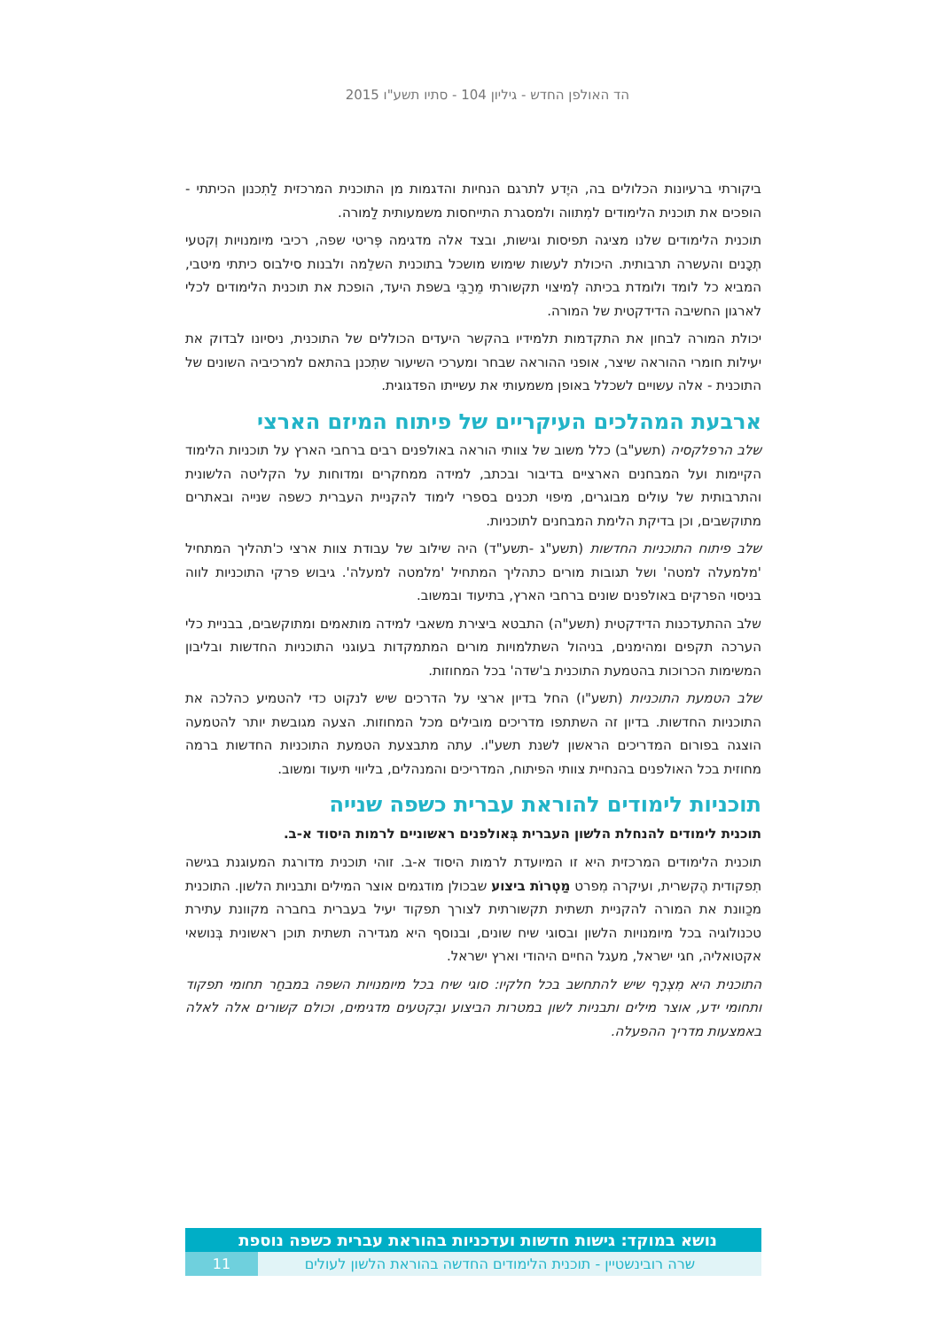הד האולפן החדש - גיליון 104 - סתיו תשע"ו 2015
ביקורתי ברעיונות הכלולים בה, היֶדע לתרגם הנחיות והדגמות מן התוכנית המרכזית לַתִכנון הכיתתי - הופכים את תוכנית הלימודים למִתווה ולמסגרת התייחסות משמעותית לַמורה.
תוכנית הלימודים שלנו מציגה תפיסות וגישות, ובצד אלה מדגימה פְּריטי שפה, רכיבי מיומנויות וְקטעי תְכָנים והעשרה תרבותית. היכולת לעשות שימוש מושכל בתוכנית השלֵמה ולבנות סילבוס כיתתי מיטבי, המביא כל לומד ולומדת בכיתה לְמיצוי תקשורתי מֵרַבִּי בשפת היעד, הופכת את תוכנית הלימודים לכלי לארגון החשיבה הדידקטית של המורה.
יכולת המורה לבחון את התקדמות תלמידיו בהקשר היעדים הכוללים של התוכנית, ניסיונו לבדוק את יעילות חומרי ההוראה שיצר, אופני ההוראה שבחר ומערכי השיעור שתִכנן בהתאם למרכיביה השונים של התוכנית - אלה עשויים לשכלל באופן משמעותי את עשייתו הפדגוגית.
ארבעת המהלכים העיקריים של פיתוח המיזם הארצי
שלב הרפלקסיה (תשע"ב) כלל משוב של צוותי הוראה באולפנים רבים ברחבי הארץ על תוכניות הלימוד הקיימות ועל המבחנים הארציים בדיבור ובכתב, למידה ממחקרים ומדוחות על הקליטה הלשונית והתרבותית של עולים מבוגרים, מיפוי תכנים בספרי לימוד להקניית העברית כשפה שנייה ובאתרים מתוקשבים, וכן בדיקת הלימת המבחנים לתוכניות.
שלב פיתוח התוכניות החדשות (תשע"ג -תשע"ד) היה שילוב של עבודת צוות ארצי כ'תהליך המתחיל 'מלמעלה למטה' ושל תגובות מורים כתהליך המתחיל 'מלמטה למעלה'. גיבוש פרקי התוכניות לווה בניסוי הפרקים באולפנים שונים ברחבי הארץ, בתיעוד ובמשוב.
שלב ההתעדכנות הדידקטית (תשע"ה) התבטא ביצירת משאבי למידה מותאמים ומתוקשבים, בבניית כלי הערכה תקפים ומהימנים, בניהול השתלמויות מורים המתמקדות בעוגני התוכניות החדשות ובליבון המשימות הכרוכות בהטמעת התוכנית ב'שדה' בכל המחוזות.
שלב הטמעת התוכניות (תשע"ו) החל בדיון ארצי על הדרכים שיש לנקוט כדי להטמיע כהלכה את התוכניות החדשות. בדיון זה השתתפו מדריכים מובילים מכל המחוזות. הצעה מגובשת יותר להטמעה הוצגה בפורום המדריכים הראשון לשנת תשע"ו. עתה מתבצעת הטמעת התוכניות החדשות ברמה מחוזית בכל האולפנים בהנחיית צוותי הפיתוח, המדריכים והמנהלים, בליווי תיעוד ומשוב.
תוכניות לימודים להוראת עברית כשפה שנייה
תוכנית לימודים להנחלת הלשון העברית בְּאולפנים ראשוניים לרמות היסוד א-ב.
תוכנית הלימודים המרכזית היא זו המיועדת לרמות היסוד א-ב. זוהי תוכנית מדורגת המעוגנת בגישה תִפקודית הֶקשרית, ועיקרה מִפרט מַטְרוֹת ביצוע שבכולן מודגמים אוצר המילים ותבניות הלשון. התוכנית מכַוונת את המורה להקניית תשתית תקשורתית לצורך תפקוד יעיל בעברית בחברה מקוונת עתירת טכנולוגיה בכל מיומנויות הלשון ובסוגי שיח שונים, ובנוסף היא מגדירה תשתית תוכן ראשונית בְּנושאי אקטואליה, חגי ישראל, מעגל החיים היהודי וארץ ישראל.
התוכנית היא מִצְרָף שיש להתחשב בכל חלקיו: סוגי שיח בכל מיומנויות השפה במבחַר תחומי תפקוד ותחומי ידע, אוצר מילים ותבניות לשון במטרות הביצוע ובִקטעים מדגימים, וכולם קשורים אלה לאלה באמצעות מדריך ההפעלה.
נושא במוקד: גישות חדשות ועדכניות בהוראת עברית כשפה נוספת
שרה רובינשטיין - תוכנית הלימודים החדשה בהוראת הלשון לעולים
11